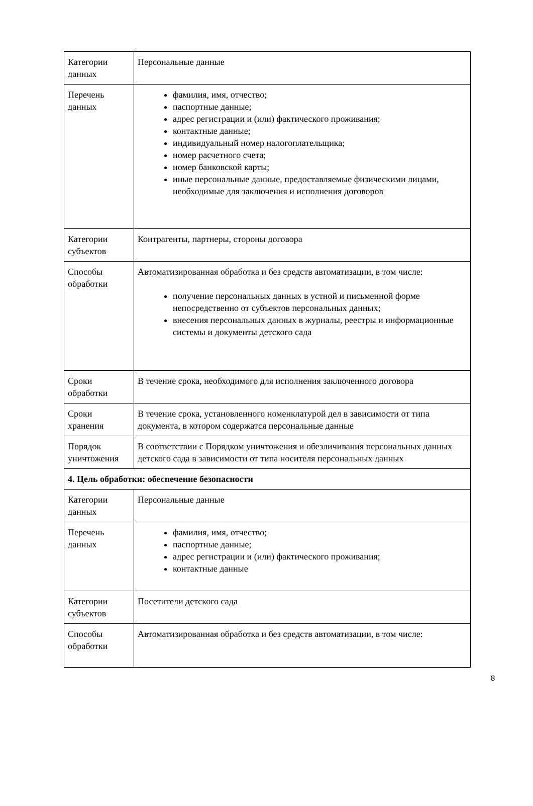| Категории данных | Персональные данные |
| Перечень данных | фамилия, имя, отчество; паспортные данные; адрес регистрации и (или) фактического проживания; контактные данные; индивидуальный номер налогоплательщика; номер расчетного счета; номер банковской карты; иные персональные данные, предоставляемые физическими лицами, необходимые для заключения и исполнения договоров |
| Категории субъектов | Контрагенты, партнеры, стороны договора |
| Способы обработки | Автоматизированная обработка и без средств автоматизации, в том числе: получение персональных данных в устной и письменной форме непосредственно от субъектов персональных данных; внесения персональных данных в журналы, реестры и информационные системы и документы детского сада |
| Сроки обработки | В течение срока, необходимого для исполнения заключенного договора |
| Сроки хранения | В течение срока, установленного номенклатурой дел в зависимости от типа документа, в котором содержатся персональные данные |
| Порядок уничтожения | В соответствии с Порядком уничтожения и обезличивания персональных данных детского сада в зависимости от типа носителя персональных данных |
| 4. Цель обработки: обеспечение безопасности | |
| Категории данных | Персональные данные |
| Перечень данных | фамилия, имя, отчество; паспортные данные; адрес регистрации и (или) фактического проживания; контактные данные |
| Категории субъектов | Посетители детского сада |
| Способы обработки | Автоматизированная обработка и без средств автоматизации, в том числе: |
8